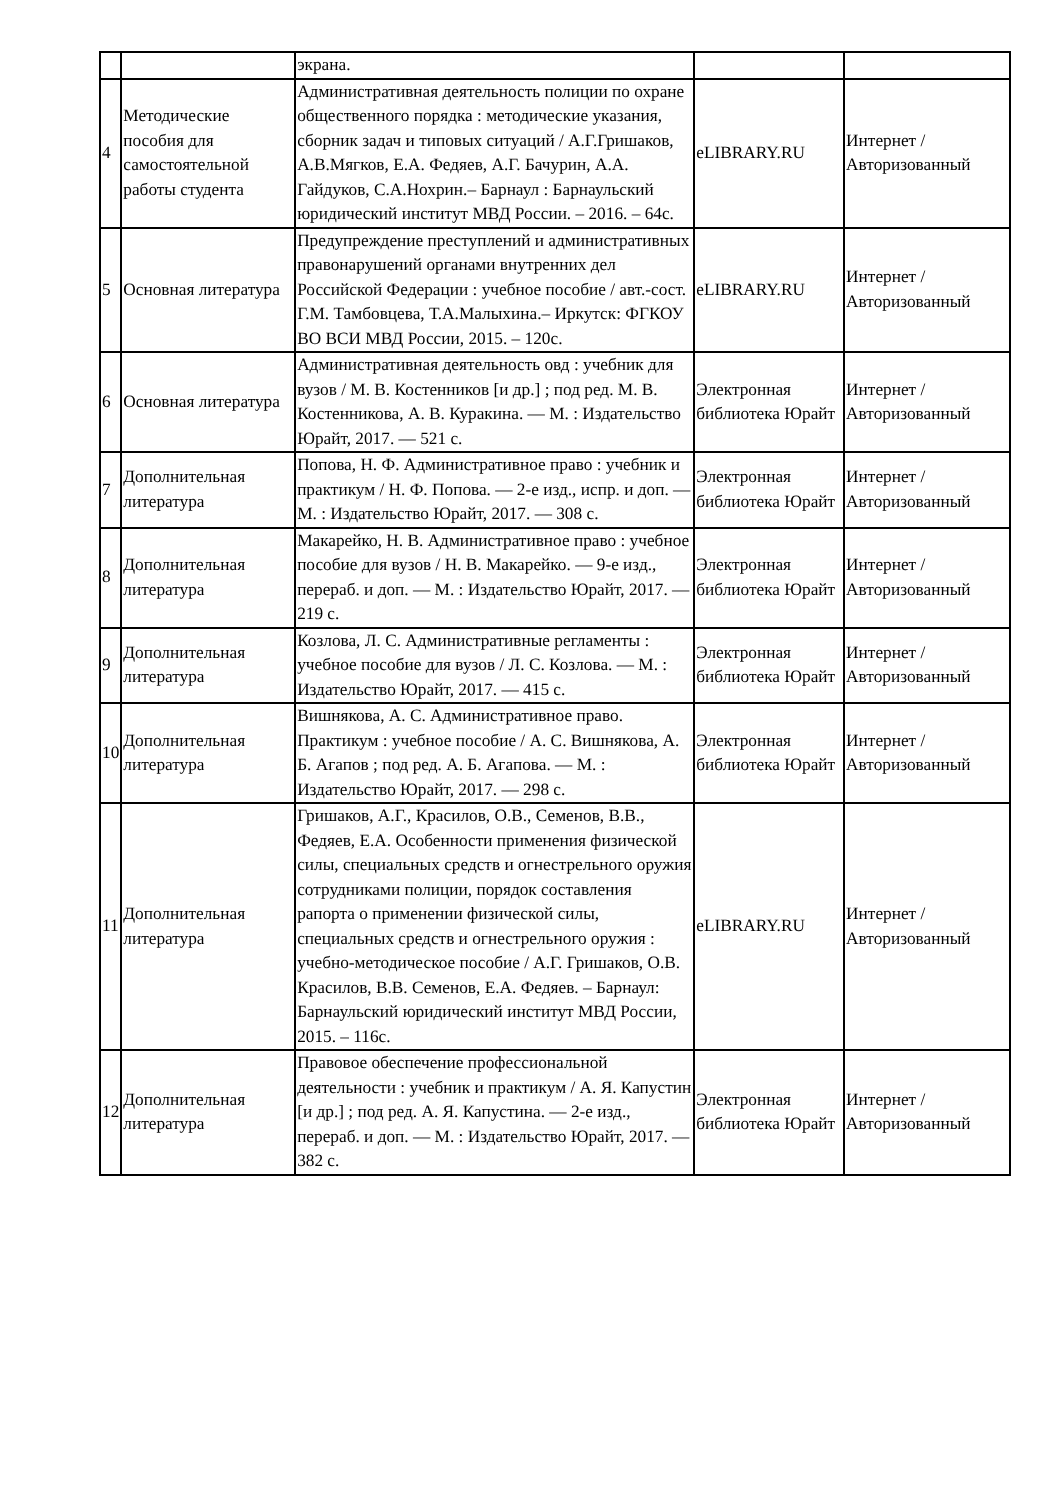| | | экрана. | | |
| 4 | Методические пособия для самостоятельной работы студента | Административная деятельность полиции по охране общественного порядка : методические указания, сборник задач и типовых ситуаций / А.Г.Гришаков, А.В.Мягков, Е.А. Федяев, А.Г. Бачурин, А.А. Гайдуков, С.А.Нохрин.– Барнаул : Барнаульский юридический институт МВД России. – 2016. – 64с. | eLIBRARY.RU | Интернет / Авторизованный |
| 5 | Основная литература | Предупреждение преступлений и административных правонарушений органами внутренних дел Российской Федерации : учебное пособие / авт.-сост. Г.М. Тамбовцева, Т.А.Малыхина.– Иркутск: ФГКОУ ВО ВСИ МВД России, 2015. – 120с. | eLIBRARY.RU | Интернет / Авторизованный |
| 6 | Основная литература | Административная деятельность овд : учебник для вузов / М. В. Костенников [и др.] ; под ред. М. В. Костенникова, А. В. Куракина. — М. : Издательство Юрайт, 2017. — 521 с. | Электронная библиотека Юрайт | Интернет / Авторизованный |
| 7 | Дополнительная литература | Попова, Н. Ф. Административное право : учебник и практикум / Н. Ф. Попова. — 2-е изд., испр. и доп. — М. : Издательство Юрайт, 2017. — 308 с. | Электронная библиотека Юрайт | Интернет / Авторизованный |
| 8 | Дополнительная литература | Макарейко, Н. В. Административное право : учебное пособие для вузов / Н. В. Макарейко. — 9-е изд., перераб. и доп. — М. : Издательство Юрайт, 2017. — 219 с. | Электронная библиотека Юрайт | Интернет / Авторизованный |
| 9 | Дополнительная литература | Козлова, Л. С. Административные регламенты : учебное пособие для вузов / Л. С. Козлова. — М. : Издательство Юрайт, 2017. — 415 с. | Электронная библиотека Юрайт | Интернет / Авторизованный |
| 10 | Дополнительная литература | Вишнякова, А. С. Административное право. Практикум : учебное пособие / А. С. Вишнякова, А. Б. Агапов ; под ред. А. Б. Агапова. — М. : Издательство Юрайт, 2017. — 298 с. | Электронная библиотека Юрайт | Интернет / Авторизованный |
| 11 | Дополнительная литература | Гришаков, А.Г., Красилов, О.В., Семенов, В.В., Федяев, Е.А. Особенности применения физической силы, специальных средств и огнестрельного оружия сотрудниками полиции, порядок составления рапорта о применении физической силы, специальных средств и огнестрельного оружия : учебно-методическое пособие / А.Г. Гришаков, О.В. Красилов, В.В. Семенов, Е.А. Федяев. – Барнаул: Барнаульский юридический институт МВД России, 2015. – 116с. | eLIBRARY.RU | Интернет / Авторизованный |
| 12 | Дополнительная литература | Правовое обеспечение профессиональной деятельности : учебник и практикум / А. Я. Капустин [и др.] ; под ред. А. Я. Капустина. — 2-е изд., перераб. и доп. — М. : Издательство Юрайт, 2017. — 382 с. | Электронная библиотека Юрайт | Интернет / Авторизованный |